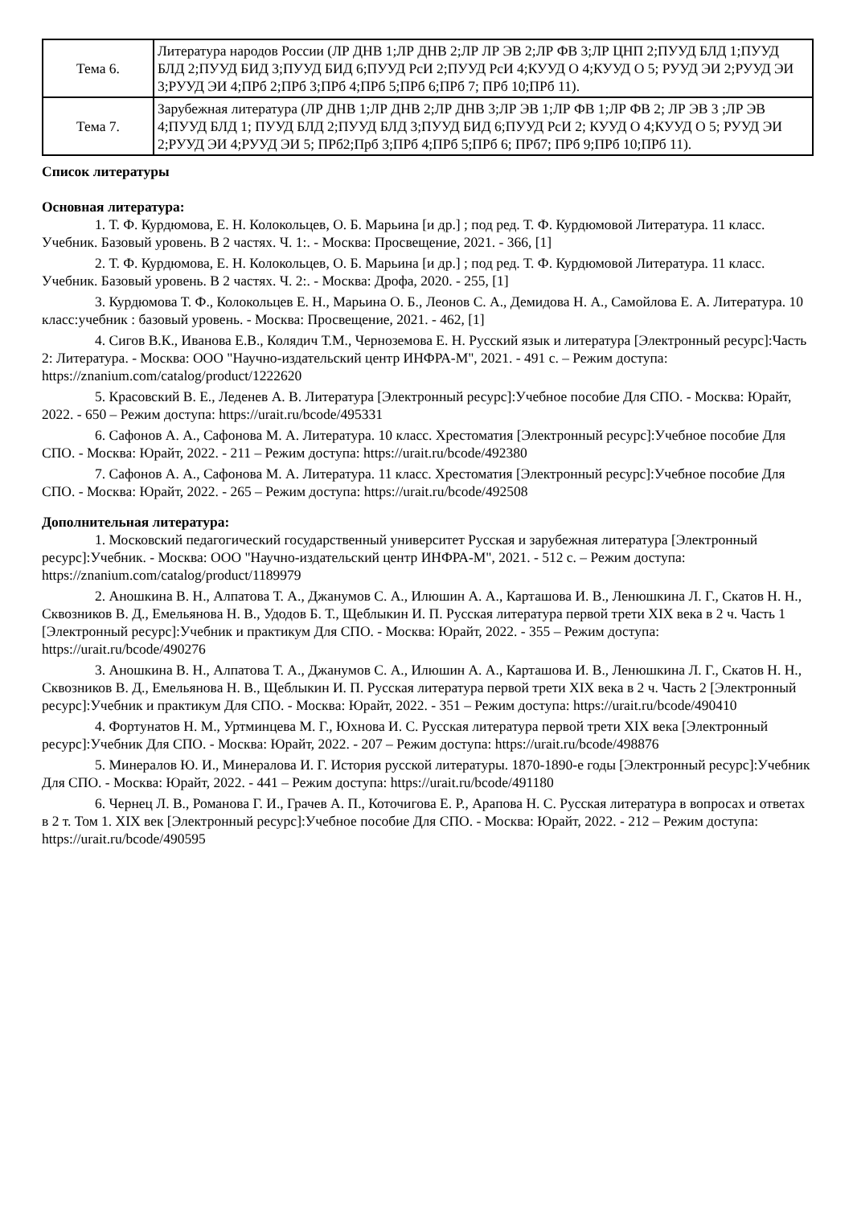| Тема 6. | Литература народов России (ЛР ДНВ 1;ЛР ДНВ 2;ЛР ЛР ЭВ 2;ЛР ФВ 3;ЛР ЦНП 2;ПУУД БЛД 1;ПУУД БЛД 2;ПУУД БИД 3;ПУУД БИД 6;ПУУД РсИ 2;ПУУД РсИ 4;КУУД О 4;КУУД О 5; РУУД ЭИ 2;РУУД ЭИ 3;РУУД ЭИ 4;ПРб 2;ПРб 3;ПРб 4;ПРб 5;ПРб 6;ПРб 7; ПРб 10;ПРб 11). |
| Тема 7. | Зарубежная литература (ЛР ДНВ 1;ЛР ДНВ 2;ЛР ДНВ 3;ЛР ЭВ 1;ЛР ФВ 1;ЛР ФВ 2; ЛР ЭВ 3 ;ЛР ЭВ 4;ПУУД БЛД 1; ПУУД БЛД 2;ПУУД БЛД 3;ПУУД БИД 6;ПУУД РсИ 2; КУУД О 4;КУУД О 5; РУУД ЭИ 2;РУУД ЭИ 4;РУУД ЭИ 5; ПРб2;Прб 3;ПРб 4;ПРб 5;ПРб 6; ПРб7; ПРб 9;ПРб 10;ПРб 11). |
Список литературы
Основная литература:
1. Т. Ф. Курдюмова, Е. Н. Колокольцев, О. Б. Марьина [и др.] ; под ред. Т. Ф. Курдюмовой Литература. 11 класс. Учебник. Базовый уровень. В 2 частях. Ч. 1:. - Москва: Просвещение, 2021. - 366, [1]
2. Т. Ф. Курдюмова, Е. Н. Колокольцев, О. Б. Марьина [и др.] ; под ред. Т. Ф. Курдюмовой Литература. 11 класс. Учебник. Базовый уровень. В 2 частях. Ч. 2:. - Москва: Дрофа, 2020. - 255, [1]
3. Курдюмова Т. Ф., Колокольцев Е. Н., Марьина О. Б., Леонов С. А., Демидова Н. А., Самойлова Е. А. Литература. 10 класс:учебник : базовый уровень. - Москва: Просвещение, 2021. - 462, [1]
4. Сигов В.К., Иванова Е.В., Колядич Т.М., Черноземова Е. Н. Русский язык и литература [Электронный ресурс]:Часть 2: Литература. - Москва: ООО "Научно-издательский центр ИНФРА-М", 2021. - 491 с. – Режим доступа: https://znanium.com/catalog/product/1222620
5. Красовский В. Е., Леденев А. В. Литература [Электронный ресурс]:Учебное пособие Для СПО. - Москва: Юрайт, 2022. - 650 – Режим доступа: https://urait.ru/bcode/495331
6. Сафонов А. А., Сафонова М. А. Литература. 10 класс. Хрестоматия [Электронный ресурс]:Учебное пособие Для СПО. - Москва: Юрайт, 2022. - 211 – Режим доступа: https://urait.ru/bcode/492380
7. Сафонов А. А., Сафонова М. А. Литература. 11 класс. Хрестоматия [Электронный ресурс]:Учебное пособие Для СПО. - Москва: Юрайт, 2022. - 265 – Режим доступа: https://urait.ru/bcode/492508
Дополнительная литература:
1. Московский педагогический государственный университет Русская и зарубежная литература [Электронный ресурс]:Учебник. - Москва: ООО "Научно-издательский центр ИНФРА-М", 2021. - 512 с. – Режим доступа: https://znanium.com/catalog/product/1189979
2. Аношкина В. Н., Алпатова Т. А., Джанумов С. А., Илюшин А. А., Карташова И. В., Ленюшкина Л. Г., Скатов Н. Н., Сквозников В. Д., Емельянова Н. В., Удодов Б. Т., Щеблыкин И. П. Русская литература первой трети XIX века в 2 ч. Часть 1 [Электронный ресурс]:Учебник и практикум Для СПО. - Москва: Юрайт, 2022. - 355 – Режим доступа: https://urait.ru/bcode/490276
3. Аношкина В. Н., Алпатова Т. А., Джанумов С. А., Илюшин А. А., Карташова И. В., Ленюшкина Л. Г., Скатов Н. Н., Сквозников В. Д., Емельянова Н. В., Щеблыкин И. П. Русская литература первой трети XIX века в 2 ч. Часть 2 [Электронный ресурс]:Учебник и практикум Для СПО. - Москва: Юрайт, 2022. - 351 – Режим доступа: https://urait.ru/bcode/490410
4. Фортунатов Н. М., Уртминцева М. Г., Юхнова И. С. Русская литература первой трети XIX века [Электронный ресурс]:Учебник Для СПО. - Москва: Юрайт, 2022. - 207 – Режим доступа: https://urait.ru/bcode/498876
5. Минералов Ю. И., Минералова И. Г. История русской литературы. 1870-1890-е годы [Электронный ресурс]:Учебник Для СПО. - Москва: Юрайт, 2022. - 441 – Режим доступа: https://urait.ru/bcode/491180
6. Чернец Л. В., Романова Г. И., Грачев А. П., Коточигова Е. Р., Арапова Н. С. Русская литература в вопросах и ответах в 2 т. Том 1. XIX век [Электронный ресурс]:Учебное пособие Для СПО. - Москва: Юрайт, 2022. - 212 – Режим доступа: https://urait.ru/bcode/490595